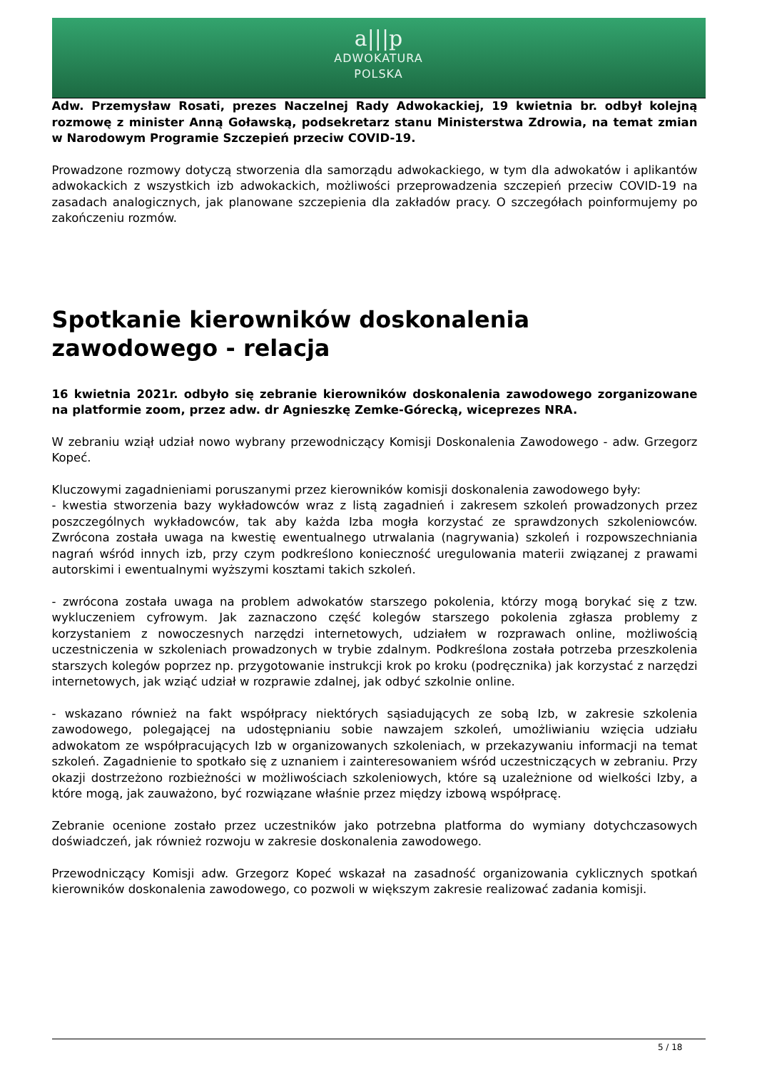a|||p
ADWOKATURA
POLSKA
Adw. Przemysław Rosati, prezes Naczelnej Rady Adwokackiej, 19 kwietnia br. odbył kolejną rozmowę z minister Anną Goławską, podsekretarz stanu Ministerstwa Zdrowia, na temat zmian w Narodowym Programie Szczepień przeciw COVID-19.
Prowadzone rozmowy dotyczą stworzenia dla samorządu adwokackiego, w tym dla adwokatów i aplikantów adwokackich z wszystkich izb adwokackich, możliwości przeprowadzenia szczepień przeciw COVID-19 na zasadach analogicznych, jak planowane szczepienia dla zakładów pracy. O szczegółach poinformujemy po zakończeniu rozmów.
Spotkanie kierowników doskonalenia zawodowego - relacja
16 kwietnia 2021r. odbyło się zebranie kierowników doskonalenia zawodowego zorganizowane na platformie zoom, przez adw. dr Agnieszkę Zemke-Górecką, wiceprezes NRA.
W zebraniu wziął udział nowo wybrany przewodniczący Komisji Doskonalenia Zawodowego - adw. Grzegorz Kopeć.
Kluczowymi zagadnieniami poruszanymi przez kierowników komisji doskonalenia zawodowego były:
- kwestia stworzenia bazy wykładowców wraz z listą zagadnień i zakresem szkoleń prowadzonych przez poszczególnych wykładowców, tak aby każda Izba mogła korzystać ze sprawdzonych szkoleniowców. Zwrócona została uwaga na kwestię ewentualnego utrwalania (nagrywania) szkoleń i rozpowszechniania nagrań wśród innych izb, przy czym podkreślono konieczność uregulowania materii związanej z prawami autorskimi i ewentualnymi wyższymi kosztami takich szkoleń.
- zwrócona została uwaga na problem adwokatów starszego pokolenia, którzy mogą borykać się z tzw. wykluczeniem cyfrowym. Jak zaznaczono część kolegów starszego pokolenia zgłasza problemy z korzystaniem z nowoczesnych narzędzi internetowych, udziałem w rozprawach online, możliwością uczestniczenia w szkoleniach prowadzonych w trybie zdalnym. Podkreślona została potrzeba przeszkolenia starszych kolegów poprzez np. przygotowanie instrukcji krok po kroku (podręcznika) jak korzystać z narzędzi internetowych, jak wziąć udział w rozprawie zdalnej, jak odbyć szkolnie online.
- wskazano również na fakt współpracy niektórych sąsiadujących ze sobą Izb, w zakresie szkolenia zawodowego, polegającej na udostępnianiu sobie nawzajem szkoleń, umożliwianiu wzięcia udziału adwokatom ze współpracujących Izb w organizowanych szkoleniach, w przekazywaniu informacji na temat szkoleń. Zagadnienie to spotkało się z uznaniem i zainteresowaniem wśród uczestniczących w zebraniu. Przy okazji dostrzeżono rozbieżności w możliwościach szkoleniowych, które są uzależnione od wielkości Izby, a które mogą, jak zauważono, być rozwiązane właśnie przez między izbową współpracę.
Zebranie ocenione zostało przez uczestników jako potrzebna platforma do wymiany dotychczasowych doświadczeń, jak również rozwoju w zakresie doskonalenia zawodowego.
Przewodniczący Komisji adw. Grzegorz Kopeć wskazał na zasadność organizowania cyklicznych spotkań kierowników doskonalenia zawodowego, co pozwoli w większym zakresie realizować zadania komisji.
5 / 18